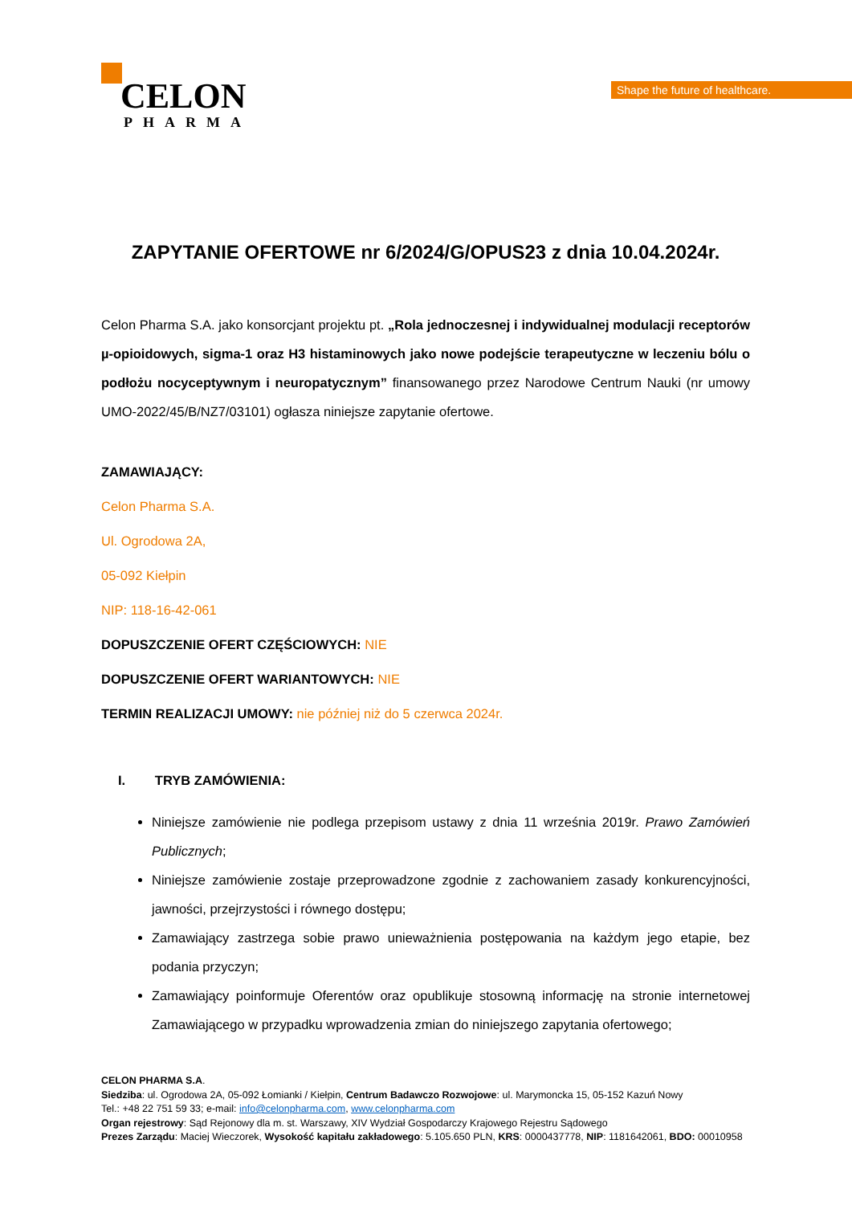CELON
PHARMA
Shape the future of healthcare.
ZAPYTANIE OFERTOWE nr 6/2024/G/OPUS23 z dnia 10.04.2024r.
Celon Pharma S.A. jako konsorcjant projektu pt. „Rola jednoczesnej i indywidualnej modulacji receptorów µ-opioidowych, sigma-1 oraz H3 histaminowych jako nowe podejście terapeutyczne w leczeniu bólu o podłożu nocyceptywnym i neuropatycznym” finansowanego przez Narodowe Centrum Nauki (nr umowy UMO-2022/45/B/NZ7/03101) ogłasza niniejsze zapytanie ofertowe.
ZAMAWIAJĄCY:
Celon Pharma S.A.
Ul. Ogrodowa 2A,
05-092 Kiełpin
NIP: 118-16-42-061
DOPUSZCZENIE OFERT CZĘŚCIOWYCH: NIE
DOPUSZCZENIE OFERT WARIANTOWYCH: NIE
TERMIN REALIZACJI UMOWY: nie później niż do 5 czerwca 2024r.
I. TRYB ZAMÓWIENIA:
Niniejsze zamówienie nie podlega przepisom ustawy z dnia 11 września 2019r. Prawo Zamówień Publicznych;
Niniejsze zamówienie zostaje przeprowadzone zgodnie z zachowaniem zasady konkurencyjności, jawności, przejrzystości i równego dostępu;
Zamawiający zastrzega sobie prawo unieważnienia postępowania na każdym jego etapie, bez podania przyczyn;
Zamawiający poinformuje Oferentów oraz opublikuje stosowną informację na stronie internetowej Zamawiającego w przypadku wprowadzenia zmian do niniejszego zapytania ofertowego;
CELON PHARMA S.A.
Siedziba: ul. Ogrodowa 2A, 05-092 Łomianki / Kiełpin, Centrum Badawczo Rozwojowe: ul. Marymoncka 15, 05-152 Kazuń Nowy
Tel.: +48 22 751 59 33; e-mail: info@celonpharma.com, www.celonpharma.com
Organ rejestrowy: Sąd Rejonowy dla m. st. Warszawy, XIV Wydział Gospodarczy Krajowego Rejestru Sądowego
Prezes Zarządu: Maciej Wieczorek, Wysokość kapitału zakładowego: 5.105.650 PLN, KRS: 0000437778, NIP: 1181642061, BDO: 00010958